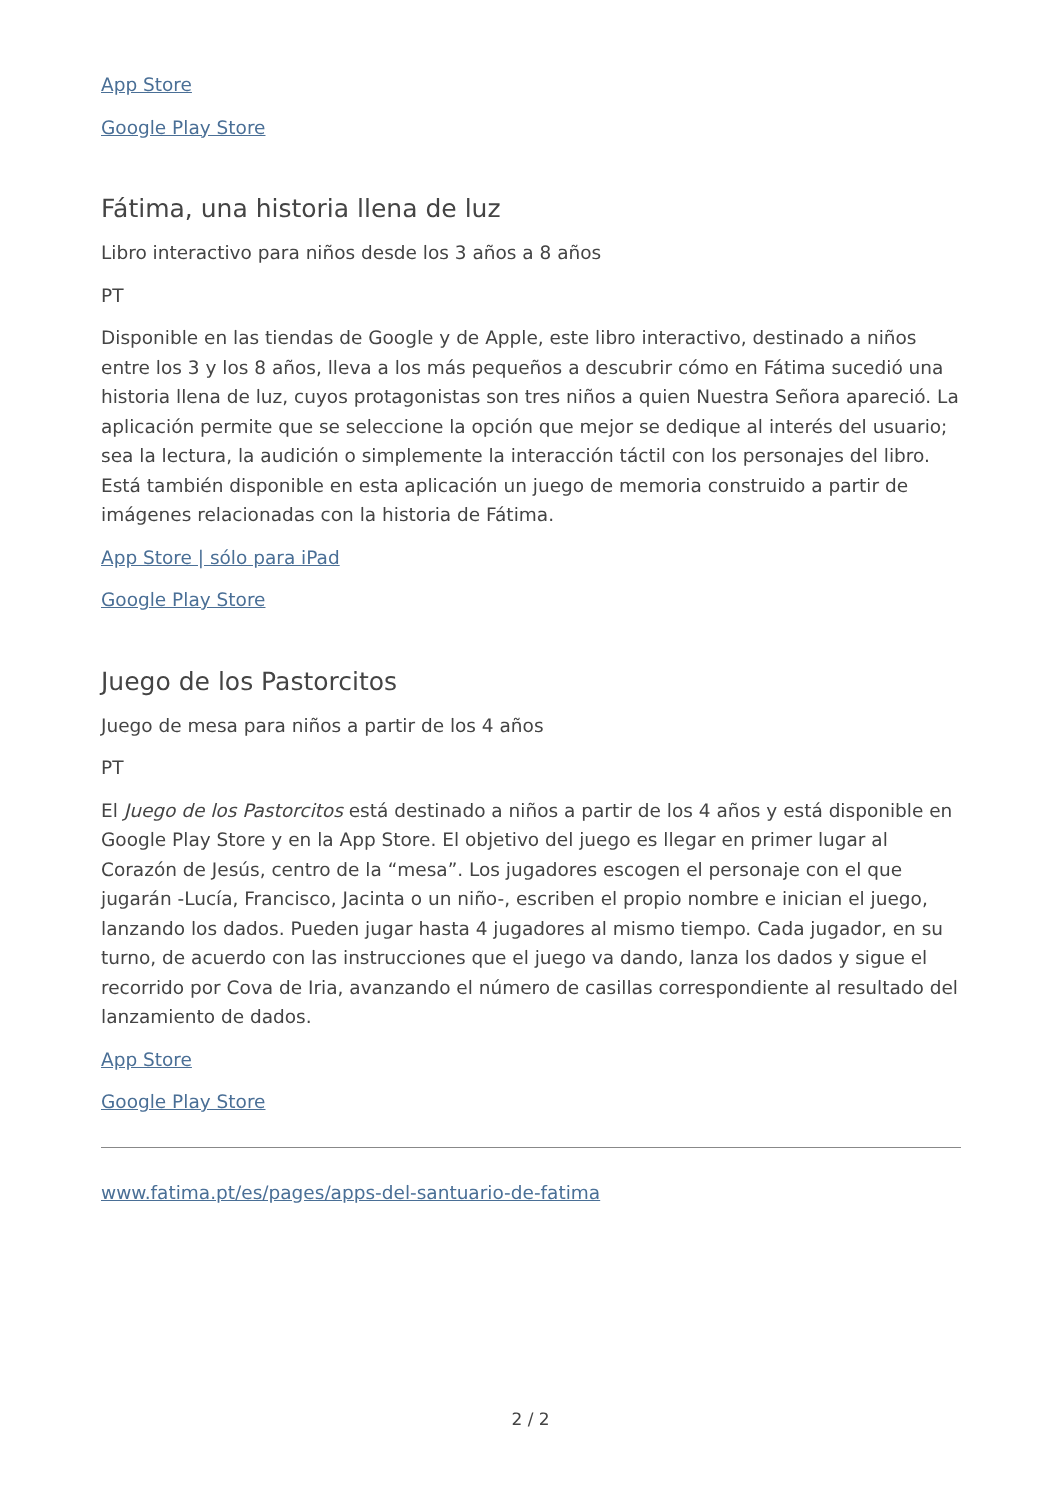App Store
Google Play Store
Fátima, una historia llena de luz
Libro interactivo para niños desde los 3 años a 8 años
PT
Disponible en las tiendas de Google y de Apple, este libro interactivo, destinado a niños entre los 3 y los 8 años, lleva a los más pequeños a descubrir cómo en Fátima sucedió una historia llena de luz, cuyos protagonistas son tres niños a quien Nuestra Señora apareció. La aplicación permite que se seleccione la opción que mejor se dedique al interés del usuario; sea la lectura, la audición o simplemente la interacción táctil con los personajes del libro. Está también disponible en esta aplicación un juego de memoria construido a partir de imágenes relacionadas con la historia de Fátima.
App Store | sólo para iPad
Google Play Store
Juego de los Pastorcitos
Juego de mesa para niños a partir de los 4 años
PT
El Juego de los Pastorcitos está destinado a niños a partir de los 4 años y está disponible en Google Play Store y en la App Store. El objetivo del juego es llegar en primer lugar al Corazón de Jesús, centro de la “mesa”. Los jugadores escogen el personaje con el que jugarán -Lucía, Francisco, Jacinta o un niño-, escriben el propio nombre e inician el juego, lanzando los dados. Pueden jugar hasta 4 jugadores al mismo tiempo. Cada jugador, en su turno, de acuerdo con las instrucciones que el juego va dando, lanza los dados y sigue el recorrido por Cova de Iria, avanzando el número de casillas correspondiente al resultado del lanzamiento de dados.
App Store
Google Play Store
www.fatima.pt/es/pages/apps-del-santuario-de-fatima
2 / 2